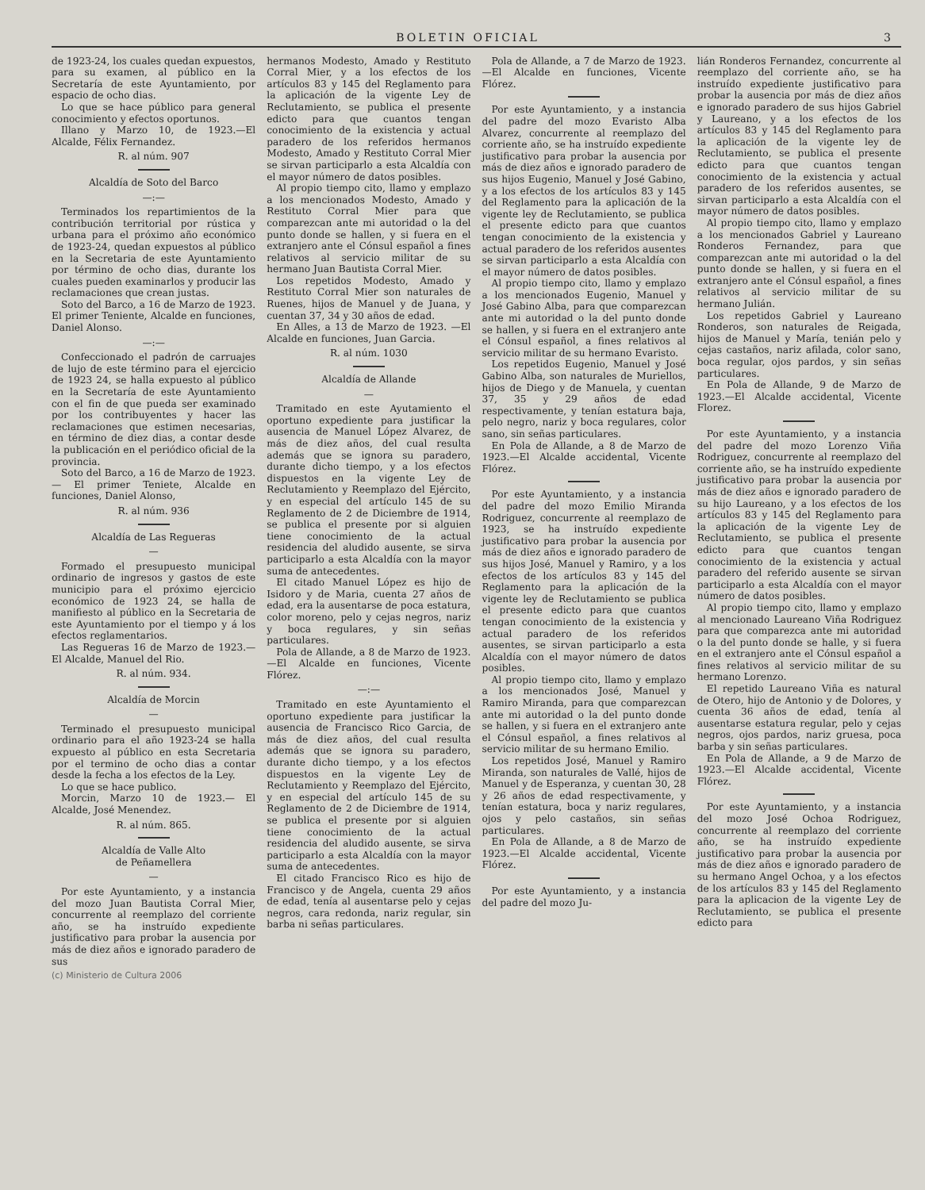BOLETIN OFICIAL 3
de 1923-24, los cuales quedan expuestos, para su examen, al público en la Secretaría de este Ayuntamiento, por espacio de ocho dias.
Lo que se hace público para general conocimiento y efectos oportunos.
Illano y Marzo 10, de 1923.—El Alcalde, Félix Fernandez.
R. al núm. 907
Alcaldía de Soto del Barco
—:—
Terminados los repartimientos de la contribución territorial por rústica y urbana para el próximo año económico de 1923-24, quedan expuestos al público en la Secretaria de este Ayuntamiento por término de ocho dias, durante los cuales pueden examinarlos y producir las reclamaciones que crean justas.
Soto del Barco, a 16 de Marzo de 1923. El primer Teniente, Alcalde en funciones, Daniel Alonso.
—:—
Confeccionado el padrón de carruajes de lujo de este término para el ejercicio de 1923 24, se halla expuesto al público en la Secretaría de este Ayuntamiento con el fin de que pueda ser examinado por los contribuyentes y hacer las reclamaciones que estimen necesarias, en término de diez dias, a contar desde la publicación en el periódico oficial de la provincia.
Soto del Barco, a 16 de Marzo de 1923.— El primer Teniete, Alcalde en funciones, Daniel Alonso,
R. al núm. 936
Alcaldía de Las Regueras
—
Formado el presupuesto municipal ordinario de ingresos y gastos de este municipio para el próximo ejercicio económico de 1923 24, se halla de manifiesto al público en la Secretaria de este Ayuntamiento por el tiempo y á los efectos reglamentarios.
Las Regueras 16 de Marzo de 1923.—El Alcalde, Manuel del Rio.
R. al núm. 934.
Alcaldía de Morcin
—
Terminado el presupuesto municipal ordinario para el año 1923-24 se halla expuesto al público en esta Secretaria por el termino de ocho dias a contar desde la fecha a los efectos de la Ley.
Lo que se hace publico.
Morcin, Marzo 10 de 1923.— El Alcalde, José Menendez.
R. al núm. 865.
Alcaldía de Valle Alto
de Peñamellera
—
Por este Ayuntamiento, y a instancia del mozo Juan Bautista Corral Mier, concurrente al reemplazo del corriente año, se ha instruído expediente justificativo para probar la ausencia por más de diez años e ignorado paradero de sus
hermanos Modesto, Amado y Restituto Corral Mier, y a los efectos de los artículos 83 y 145 del Reglamento para la aplicación de la vigente Ley de Reclutamiento, se publica el presente edicto para que cuantos tengan conocimiento de la existencia y actual paradero de los referidos hermanos Modesto, Amado y Restituto Corral Mier se sirvan participarlo a esta Alcaldía con el mayor número de datos posibles.
Al propio tiempo cito, llamo y emplazo a los mencionados Modesto, Amado y Restituto Corral Mier para que comparezcan ante mi autoridad o la del punto donde se hallen, y si fuera en el extranjero ante el Cónsul español a fines relativos al servicio militar de su hermano Juan Bautista Corral Mier.
Los repetidos Modesto, Amado y Restituto Corral Mier son naturales de Ruenes, hijos de Manuel y de Juana, y cuentan 37, 34 y 30 años de edad.
En Alles, a 13 de Marzo de 1923. —El Alcalde en funciones, Juan Garcia.
R. al núm. 1030
Alcaldía de Allande
—
Tramitado en este Ayutamiento el oportuno expediente para justificar la ausencia de Manuel López Alvarez, de más de diez años, del cual resulta además que se ignora su paradero, durante dicho tiempo, y a los efectos dispuestos en la vigente Ley de Reclutamiento y Reemplazo del Ejército, y en especial del artículo 145 de su Reglamento de 2 de Diciembre de 1914, se publica el presente por si alguien tiene conocimiento de la actual residencia del aludido ausente, se sirva participarlo a esta Alcaldía con la mayor suma de antecedentes.
El citado Manuel López es hijo de Isidoro y de Maria, cuenta 27 años de edad, era la ausentarse de poca estatura, color moreno, pelo y cejas negros, nariz y boca regulares, y sin señas particulares.
Pola de Allande, a 8 de Marzo de 1923.—El Alcalde en funciones, Vicente Flórez.
—:—
Tramitado en este Ayuntamiento el oportuno expediente para justificar la ausencia de Francisco Rico Garcia, de más de diez años, del cual resulta además que se ignora su paradero, durante dicho tiempo, y a los efectos dispuestos en la vigente Ley de Reclutamiento y Reemplazo del Ejército, y en especial del artículo 145 de su Reglamento de 2 de Diciembre de 1914, se publica el presente por si alguien tiene conocimiento de la actual residencia del aludido ausente, se sirva participarlo a esta Alcaldía con la mayor suma de antecedentes.
El citado Francisco Rico es hijo de Francisco y de Angela, cuenta 29 años de edad, tenía al ausentarse pelo y cejas negros, cara redonda, nariz regular, sin barba ni señas particulares.
Pola de Allande, a 7 de Marzo de 1923.—El Alcalde en funciones, Vicente Flórez.
Por este Ayuntamiento, y a instancia del padre del mozo Evaristo Alba Alvarez, concurrente al reemplazo del corriente año, se ha instruído expediente justificativo para probar la ausencia por más de diez años e ignorado paradero de sus hijos Eugenio, Manuel y José Gabino, y a los efectos de los artículos 83 y 145 del Reglamento para la aplicación de la vigente ley de Reclutamiento, se publica el presente edicto para que cuantos tengan conocimiento de la existencia y actual paradero de los referidos ausentes se sirvan participarlo a esta Alcaldía con el mayor número de datos posibles.
Al propio tiempo cito, llamo y emplazo a los mencionados Eugenio, Manuel y José Gabino Alba, para que comparezcan ante mi autoridad o la del punto donde se hallen, y si fuera en el extranjero ante el Cónsul español, a fines relativos al servicio militar de su hermano Evaristo.
Los repetidos Eugenio, Manuel y José Gabino Alba, son naturales de Muriellos, hijos de Diego y de Manuela, y cuentan 37, 35 y 29 años de edad respectivamente, y tenían estatura baja, pelo negro, nariz y boca regulares, color sano, sin señas particulares.
En Pola de Allande, a 8 de Marzo de 1923.—El Alcalde accidental, Vicente Flórez.
Por este Ayuntamiento, y a instancia del padre del mozo Emilio Miranda Rodriguez, concurrente al reemplazo de 1923, se ha instruído expediente justificativo para probar la ausencia por más de diez años e ignorado paradero de sus hijos José, Manuel y Ramiro, y a los efectos de los artículos 83 y 145 del Reglamento para la aplicación de la vigente ley de Reclutamiento se publica el presente edicto para que cuantos tengan conocimiento de la existencia y actual paradero de los referidos ausentes, se sirvan participarlo a esta Alcaldía con el mayor número de datos posibles.
Al propio tiempo cito, llamo y emplazo a los mencionados José, Manuel y Ramiro Miranda, para que comparezcan ante mi autoridad o la del punto donde se hallen, y si fuera en el extranjero ante el Cónsul español, a fines relativos al servicio militar de su hermano Emilio.
Los repetidos José, Manuel y Ramiro Miranda, son naturales de Vallé, hijos de Manuel y de Esperanza, y cuentan 30, 28 y 26 años de edad respectivamente, y tenían estatura, boca y nariz regulares, ojos y pelo castaños, sin señas particulares.
En Pola de Allande, a 8 de Marzo de 1923.—El Alcalde accidental, Vicente Flórez.
Por este Ayuntamiento, y a instancia del padre del mozo Ju-
lián Ronderos Fernandez, concurrente al reemplazo del corriente año, se ha instruído expediente justificativo para probar la ausencia por más de diez años e ignorado paradero de sus hijos Gabriel y Laureano, y a los efectos de los artículos 83 y 145 del Reglamento para la aplicación de la vigente ley de Reclutamiento, se publica el presente edicto para que cuantos tengan conocimiento de la existencia y actual paradero de los referidos ausentes, se sirvan participarlo a esta Alcaldía con el mayor número de datos posibles.
Al propio tiempo cito, llamo y emplazo a los mencionados Gabriel y Laureano Ronderos Fernandez, para que comparezcan ante mi autoridad o la del punto donde se hallen, y si fuera en el extranjero ante el Cónsul español, a fines relativos al servicio militar de su hermano Julián.
Los repetidos Gabriel y Laureano Ronderos, son naturales de Reigada, hijos de Manuel y María, tenián pelo y cejas castaños, nariz afilada, color sano, boca regular, ojos pardos, y sin señas particulares.
En Pola de Allande, 9 de Marzo de 1923.—El Alcalde accidental, Vicente Florez.
Por este Ayuntamiento, y a instancia del padre del mozo Lorenzo Viña Rodriguez, concurrente al reemplazo del corriente año, se ha instruído expediente justificativo para probar la ausencia por más de diez años e ignorado paradero de su hijo Laureano, y a los efectos de los artículos 83 y 145 del Reglamento para la aplicación de la vigente Ley de Reclutamiento, se publica el presente edicto para que cuantos tengan conocimiento de la existencia y actual paradero del referido ausente se sirvan participarlo a esta Alcaldía con el mayor número de datos posibles.
Al propio tiempo cito, llamo y emplazo al mencionado Laureano Viña Rodriguez para que comparezca ante mi autoridad o la del punto donde se halle, y si fuera en el extranjero ante el Cónsul español a fines relativos al servicio militar de su hermano Lorenzo.
El repetido Laureano Viña es natural de Otero, hijo de Antonio y de Dolores, y cuenta 36 años de edad, tenía al ausentarse estatura regular, pelo y cejas negros, ojos pardos, nariz gruesa, poca barba y sin señas particulares.
En Pola de Allande, a 9 de Marzo de 1923.—El Alcalde accidental, Vicente Flórez.
Por este Ayuntamiento, y a instancia del mozo José Ochoa Rodriguez, concurrente al reemplazo del corriente año, se ha instruído expediente justificativo para probar la ausencia por más de diez años e ignorado paradero de su hermano Angel Ochoa, y a los efectos de los artículos 83 y 145 del Reglamento para la aplicacion de la vigente Ley de Reclutamiento, se publica el presente edicto para
(c) Ministerio de Cultura 2006